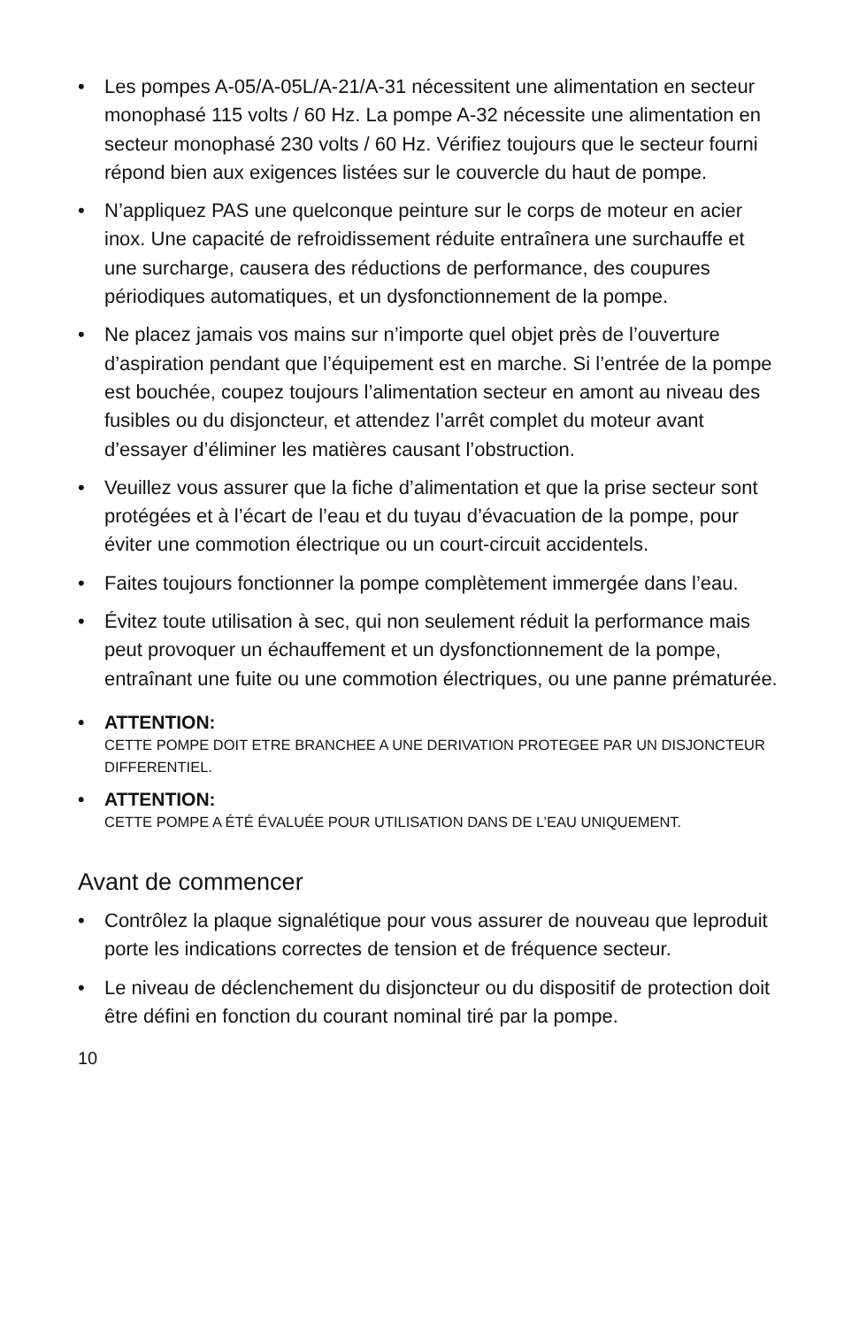• Les pompes A-05/A-05L/A-21/A-31 nécessitent une alimentation en secteur monophasé 115 volts / 60 Hz. La pompe A-32 nécessite une alimentation en secteur monophasé 230 volts / 60 Hz. Vérifiez toujours que le secteur fourni répond bien aux exigences listées sur le couvercle du haut de pompe.
• N’appliquez PAS une quelconque peinture sur le corps de moteur en acier inox. Une capacité de refroidissement réduite entraînera une surchauffe et une surcharge, causera des réductions de performance, des coupures périodiques automatiques, et un dysfonctionnement de la pompe.
• Ne placez jamais vos mains sur n’importe quel objet près de l’ouverture d’aspiration pendant que l’équipement est en marche. Si l’entrée de la pompe est bouchée, coupez toujours l’alimentation secteur en amont au niveau des fusibles ou du disjoncteur, et attendez l’arrêt complet du moteur avant d’essayer d’éliminer les matières causant l’obstruction.
• Veuillez vous assurer que la fiche d’alimentation et que la prise secteur sont protégées et à l’écart de l’eau et du tuyau d’évacuation de la pompe, pour éviter une commotion électrique ou un court-circuit accidentels.
• Faites toujours fonctionner la pompe complètement immergée dans l’eau.
• Évitez toute utilisation à sec, qui non seulement réduit la performance mais peut provoquer un échauffement et un dysfonctionnement de la pompe, entraînant une fuite ou une commotion électriques, ou une panne prématurée.
•
ATTENTION:
CETTE POMPE DOIT ETRE BRANCHEE A UNE DERIVATION PROTEGEE PAR UN DISJONCTEUR DIFFERENTIEL.
•
ATTENTION:
CETTE POMPE A ÉTÉ ÉVALUÉE POUR UTILISATION DANS DE L’EAU UNIQUEMENT.
Avant de commencer
• Contrôlez la plaque signalétique pour vous assurer de nouveau que leproduit porte les indications correctes de tension et de fréquence secteur.
• Le niveau de déclenchement du disjoncteur ou du dispositif de protection doit être défini en fonction du courant nominal tiré par la pompe.
10